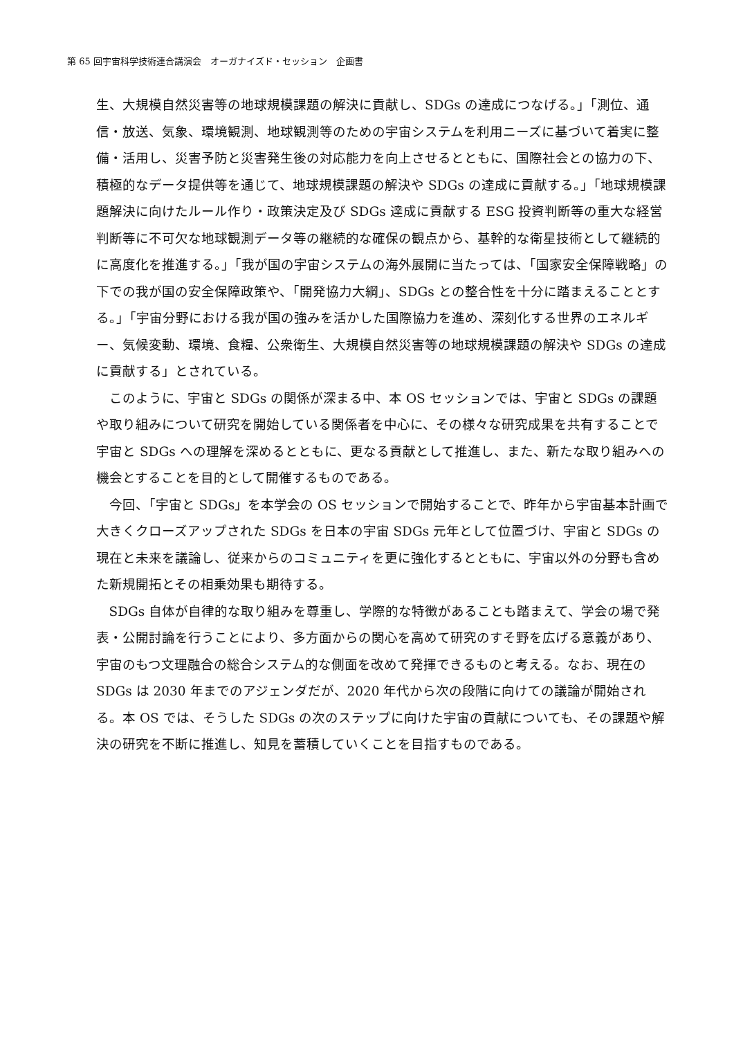第 65 回宇宙科学技術連合講演会　オーガナイズド・セッション　企画書
生、大規模自然災害等の地球規模課題の解決に貢献し、SDGs の達成につなげる。」「測位、通信・放送、気象、環境観測、地球観測等のための宇宙システムを利用ニーズに基づいて着実に整備・活用し、災害予防と災害発生後の対応能力を向上させるとともに、国際社会との協力の下、積極的なデータ提供等を通じて、地球規模課題の解決や SDGs の達成に貢献する。」「地球規模課題解決に向けたルール作り・政策決定及び SDGs 達成に貢献する ESG 投資判断等の重大な経営判断等に不可欠な地球観測データ等の継続的な確保の観点から、基幹的な衛星技術として継続的に高度化を推進する。」「我が国の宇宙システムの海外展開に当たっては、「国家安全保障戦略」の下での我が国の安全保障政策や、「開発協力大綱」、SDGs との整合性を十分に踏まえることとする。」「宇宙分野における我が国の強みを活かした国際協力を進め、深刻化する世界のエネルギー、気候変動、環境、食糧、公衆衛生、大規模自然災害等の地球規模課題の解決や SDGs の達成に貢献する」とされている。
このように、宇宙と SDGs の関係が深まる中、本 OS セッションでは、宇宙と SDGs の課題や取り組みについて研究を開始している関係者を中心に、その様々な研究成果を共有することで宇宙と SDGs への理解を深めるとともに、更なる貢献として推進し、また、新たな取り組みへの機会とすることを目的として開催するものである。
今回、「宇宙と SDGs」を本学会の OS セッションで開始することで、昨年から宇宙基本計画で大きくクローズアップされた SDGs を日本の宇宙 SDGs 元年として位置づけ、宇宙と SDGs の現在と未来を議論し、従来からのコミュニティを更に強化するとともに、宇宙以外の分野も含めた新規開拓とその相乗効果も期待する。
SDGs 自体が自律的な取り組みを尊重し、学際的な特徴があることも踏まえて、学会の場で発表・公開討論を行うことにより、多方面からの関心を高めて研究のすそ野を広げる意義があり、宇宙のもつ文理融合の総合システム的な側面を改めて発揮できるものと考える。なお、現在の SDGs は 2030 年までのアジェンダだが、2020 年代から次の段階に向けての議論が開始される。本 OS では、そうした SDGs の次のステップに向けた宇宙の貢献についても、その課題や解決の研究を不断に推進し、知見を蓄積していくことを目指すものである。